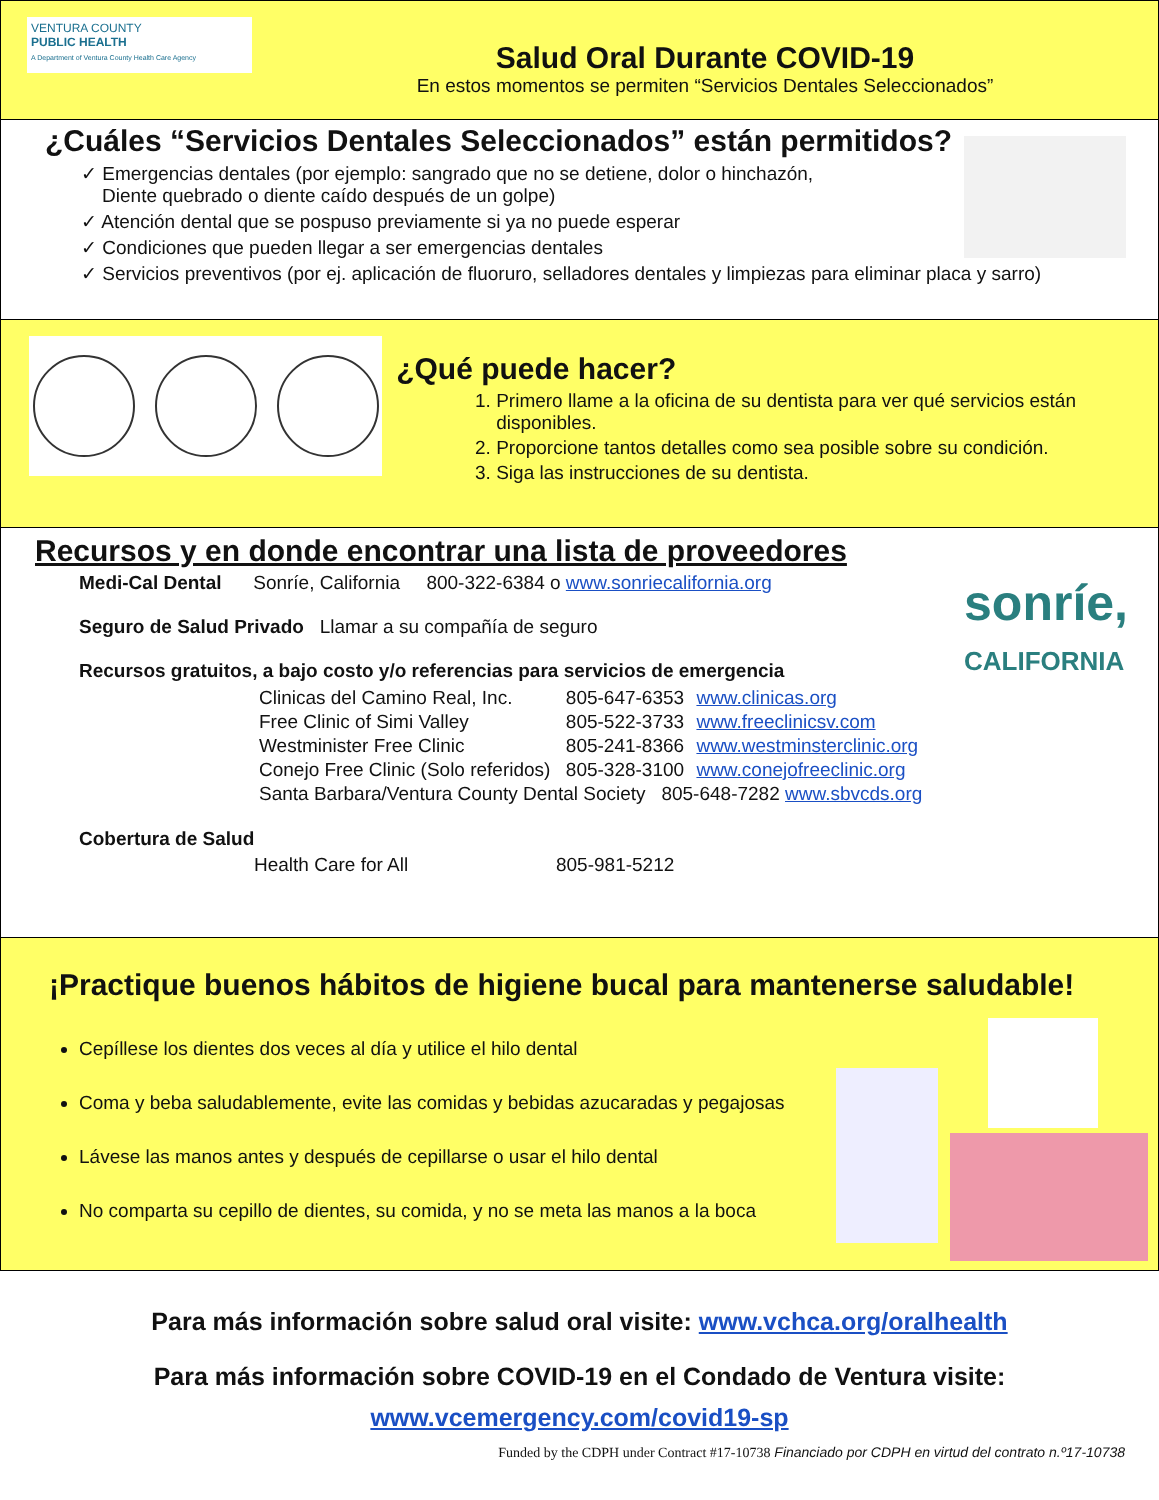VENTURA COUNTY
PUBLIC HEALTH
A Department of Ventura County Health Care Agency
Salud Oral Durante COVID-19
En estos momentos se permiten “Servicios Dentales Seleccionados”
¿Cuáles “Servicios Dentales Seleccionados” están permitidos?
✓ Emergencias dentales (por ejemplo: sangrado que no se detiene, dolor o hinchazón,
Diente quebrado o diente caído después de un golpe)
✓ Atención dental que se pospuso previamente si ya no puede esperar
✓ Condiciones que pueden llegar a ser emergencias dentales
✓ Servicios preventivos (por ej. aplicación de fluoruro, selladores dentales y limpiezas para eliminar placa y sarro)
¿Qué puede hacer?
1. Primero llame a la oficina de su dentista para ver qué servicios están disponibles.
2. Proporcione tantos detalles como sea posible sobre su condición.
3. Siga las instrucciones de su dentista.
sonríe,
CALIFORNIA
Recursos y en donde encontrar una lista de proveedores
Medi-Cal Dental Sonríe, California 800-322-6384 o www.sonriecalifornia.org
Seguro de Salud Privado Llamar a su compañía de seguro
Recursos gratuitos, a bajo costo y/o referencias para servicios de emergencia
| Clinicas del Camino Real, Inc. | 805-647-6353 | www.clinicas.org |
| Free Clinic of Simi Valley | 805-522-3733 | www.freeclinicsv.com |
| Westminister Free Clinic | 805-241-8366 | www.westminsterclinic.org |
| Conejo Free Clinic (Solo referidos) | 805-328-3100 | www.conejofreeclinic.org |
| Santa Barbara/Ventura County Dental Society 805-648-7282 www.sbvcds.org | | |
Cobertura de Salud
Health Care for All 805-981-5212
¡Practique buenos hábitos de higiene bucal para mantenerse saludable!
Cepíllese los dientes dos veces al día y utilice el hilo dental
Coma y beba saludablemente, evite las comidas y bebidas azucaradas y pegajosas
Lávese las manos antes y después de cepillarse o usar el hilo dental
No comparta su cepillo de dientes, su comida, y no se meta las manos a la boca
Para más información sobre salud oral visite: www.vchca.org/oralhealth
Para más información sobre COVID-19 en el Condado de Ventura visite:
www.vcemergency.com/covid19-sp
Funded by the CDPH under Contract #17-10738 Financiado por CDPH en virtud del contrato n.º17-10738